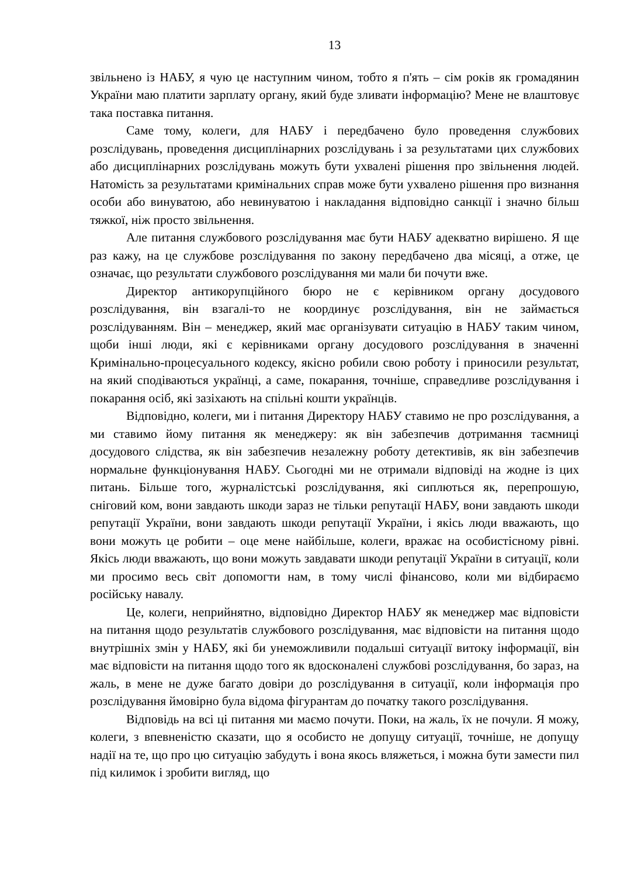13
звільнено із НАБУ, я чую це наступним чином, тобто я п'ять – сім років як громадянин України маю платити зарплату органу, який буде зливати інформацію? Мене не влаштовує така поставка питання.
Саме тому, колеги, для НАБУ і передбачено було проведення службових розслідувань, проведення дисциплінарних розслідувань і за результатами цих службових або дисциплінарних розслідувань можуть бути ухвалені рішення про звільнення людей. Натомість за результатами кримінальних справ може бути ухвалено рішення про визнання особи або винуватою, або невинуватою і накладання відповідно санкції і значно більш тяжкої, ніж просто звільнення.
Але питання службового розслідування має бути НАБУ адекватно вирішено. Я ще раз кажу, на це службове розслідування по закону передбачено два місяці, а отже, це означає, що результати службового розслідування ми мали би почути вже.
Директор антикорупційного бюро не є керівником органу досудового розслідування, він взагалі-то не координує розслідування, він не займається розслідуванням. Він – менеджер, який має організувати ситуацію в НАБУ таким чином, щоби інші люди, які є керівниками органу досудового розслідування в значенні Кримінально-процесуального кодексу, якісно робили свою роботу і приносили результат, на який сподіваються українці, а саме, покарання, точніше, справедливе розслідування і покарання осіб, які зазіхають на спільні кошти українців.
Відповідно, колеги, ми і питання Директору НАБУ ставимо не про розслідування, а ми ставимо йому питання як менеджеру: як він забезпечив дотримання таємниці досудового слідства, як він забезпечив незалежну роботу детективів, як він забезпечив нормальне функціонування НАБУ. Сьогодні ми не отримали відповіді на жодне із цих питань. Більше того, журналістські розслідування, які сиплються як, перепрошую, сніговий ком, вони завдають шкоди зараз не тільки репутації НАБУ, вони завдають шкоди репутації України, вони завдають шкоди репутації України, і якісь люди вважають, що вони можуть це робити – оце мене найбільше, колеги, вражає на особистісному рівні. Якісь люди вважають, що вони можуть завдавати шкоди репутації України в ситуації, коли ми просимо весь світ допомогти нам, в тому числі фінансово, коли ми відбираємо російську навалу.
Це, колеги, неприйнятно, відповідно Директор НАБУ як менеджер має відповісти на питання щодо результатів службового розслідування, має відповісти на питання щодо внутрішніх змін у НАБУ, які би унеможливили подальші ситуації витоку інформації, він має відповісти на питання щодо того як вдосконалені службові розслідування, бо зараз, на жаль, в мене не дуже багато довіри до розслідування в ситуації, коли інформація про розслідування ймовірно була відома фігурантам до початку такого розслідування.
Відповідь на всі ці питання ми маємо почути. Поки, на жаль, їх не почули. Я можу, колеги, з впевненістю сказати, що я особисто не допущу ситуації, точніше, не допущу надії на те, що про цю ситуацію забудуть і вона якось вляжеться, і можна бути замести пил під килимок і зробити вигляд, що